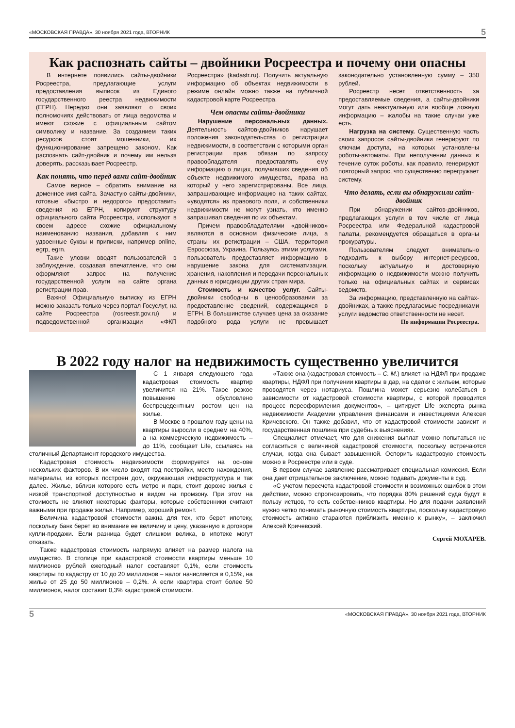«МОСКОВСКАЯ ПРАВДА», 30 ноября 2021 года, ВТОРНИК 5
Как распознать сайты – двойники Росреестра и почему они опасны
В интернете появились сайты-двойники Росреестра, предлагающие услуги предоставления выписок из Единого государственного реестра недвижимости (ЕГРН). Нередко они заявляют о своих полномочиях действовать от лица ведомства и имеют схожие с официальным сайтом символику и название. За созданием таких ресурсов стоят мошенники, их функционирование запрещено законом. Как распознать сайт-двойник и почему им нельзя доверять, рассказывает Росреестр.
Как понять, что перед вами сайт-двойник
Самое верное – обратить внимание на доменное имя сайта. Зачастую сайты-двойники, готовые «быстро и недорого» предоставить сведения из ЕГРН, копируют структуру официального сайта Росреестра, используют в своем адресе схожие официальному наименованию названия, добавляя к ним удвоенные буквы и приписки, например online, egrp, egrn.
Такие уловки вводят пользователей в заблуждение, создавая впечатление, что они оформляют запрос на получение государственной услуги на сайте органа регистрации прав.
Важно! Официальную выписку из ЕГРН можно заказать только через портал Госуслуг, на сайте Росреестра (rosreestr.gov.ru) и подведомственной организации «ФКП Росреестра» (kadastr.ru). Получить актуальную информацию об объектах недвижимости в режиме онлайн можно также на публичной кадастровой карте Росреестра.
Чем опасны сайты-двойники
Нарушение персональных данных. Деятельность сайтов-двойников нарушает положения законодательства о регистрации недвижимости, в соответствии с которыми орган регистрации прав обязан по запросу правообладателя предоставлять ему информацию о лицах, получивших сведения об объекте недвижимого имущества, права на который у него зарегистрированы. Все лица, запрашивающие информацию на таких сайтах, «уводятся» из правового поля, и собственники недвижимости не могут узнать, кто именно запрашивал сведения по их объектам.
Причем правообладателями «двойников» являются в основном физические лица, а страны их регистрации – США, территория Евросоюза, Украина. Пользуясь этими услугами, пользователь предоставляет информацию в нарушение закона для систематизации, хранения, накопления и передачи персональных данных в юрисдикции других стран мира.
Стоимость и качество услуг. Сайты-двойники свободны в ценообразовании за предоставление сведений, содержащихся в ЕГРН. В большинстве случаев цена за оказание подобного рода услуги не превышает законодательно установленную сумму – 350 рублей.
Росреестр несет ответственность за предоставляемые сведения, а сайты-двойники могут дать неактуальную или вообще ложную информацию – жалобы на такие случаи уже есть.
Нагрузка на систему. Существенную часть своих запросов сайты-двойники генерируют по ключам доступа, на которых установлены роботы-автоматы. При неполучении данных в течение суток роботы, как правило, генерируют повторный запрос, что существенно перегружает систему.
Что делать, если вы обнаружили сайт-двойник
При обнаружении сайтов-двойников, предлагающих услуги в том числе от лица Росреестра или Федеральной кадастровой палаты, рекомендуется обращаться в органы прокуратуры.
Пользователям следует внимательно подходить к выбору интернет-ресурсов, поскольку актуальную и достоверную информацию о недвижимости можно получить только на официальных сайтах и сервисах ведомств.
За информацию, представленную на сайтах-двойниках, а также предлагаемые посредниками услуги ведомство ответственности не несет.
По информации Росреестра.
В 2022 году налог на недвижимость существенно увеличится
С 1 января следующего года кадастровая стоимость квартир увеличится на 21%. Такое резкое повышение обусловлено беспрецедентным ростом цен на жилье.
В Москве в прошлом году цены на квартиры выросли в среднем на 40%, а на коммерческую недвижимость – до 11%, сообщает Life, ссылаясь на столичный Департамент городского имущества.
Кадастровая стоимость недвижимости формируется на основе нескольких факторов. В их число входят год постройки, место нахождения, материалы, из которых построен дом, окружающая инфраструктура и так далее. Жилье, вблизи которого есть метро и парк, стоит дороже жилья с низкой транспортной доступностью и видом на промзону. При этом на стоимость не влияют некоторые факторы, которые собственники считают важными при продаже жилья. Например, хороший ремонт.
Величина кадастровой стоимости важна для тех, кто берет ипотеку, поскольку банк берет во внимание ее величину и цену, указанную в договоре купли-продажи. Если разница будет слишком велика, в ипотеке могут отказать.
Также кадастровая стоимость напрямую влияет на размер налога на имущество. В столице при кадастровой стоимости квартиры меньше 10 миллионов рублей ежегодный налог составляет 0,1%, если стоимость квартиры по кадастру от 10 до 20 миллионов – налог начисляется в 0,15%, на жилье от 25 до 50 миллионов – 0,2%. А если квартира стоит более 50 миллионов, налог составит 0,3% кадастровой стоимости.
«Также она (кадастровая стоимость – С. М.) влияет на НДФЛ при продаже квартиры, НДФЛ при получении квартиры в дар, на сделки с жильем, которые проводятся через нотариуса. Пошлина может серьезно колебаться в зависимости от кадастровой стоимости квартиры, с которой проводится процесс переоформления документов», – цитирует Life эксперта рынка недвижимости Академии управления финансами и инвестициями Алексея Кричевского. Он также добавил, что от кадастровой стоимости зависит и государственная пошлина при судебных выяснениях.
Специалист отмечает, что для снижения выплат можно попытаться не согласиться с величиной кадастровой стоимости, поскольку встречаются случаи, когда она бывает завышенной. Оспорить кадастровую стоимость можно в Росреестре или в суде.
В первом случае заявление рассматривает специальная комиссия. Если она дает отрицательное заключение, можно подавать документы в суд.
«С учетом пересчета кадастровой стоимости и возможных ошибок в этом действии, можно спрогнозировать, что порядка 80% решений суда будут в пользу истцов, то есть собственников квартиры. Но для подачи заявлений нужно четко понимать рыночную стоимость квартиры, поскольку кадастровую стоимость активно стараются приблизить именно к рынку», – заключил Алексей Кричевский.
Сергей МОХАРЕВ.
5 «МОСКОВСКАЯ ПРАВДА», 30 ноября 2021 года, ВТОРНИК